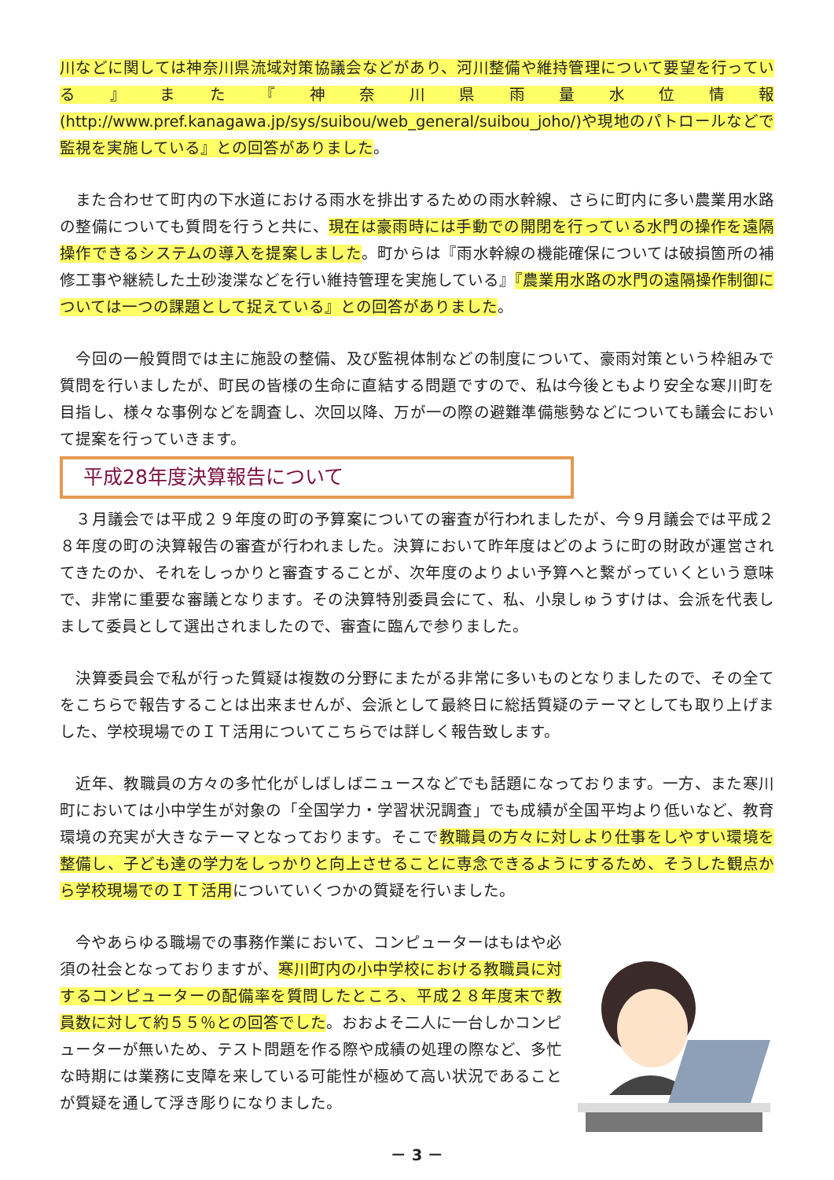川などに関しては神奈川県流域対策協議会などがあり、河川整備や維持管理について要望を行っている』また『神奈川県雨量水位情報(http://www.pref.kanagawa.jp/sys/suibou/web_general/suibou_joho/)や現地のパトロールなどで監視を実施している』との回答がありました。
　また合わせて町内の下水道における雨水を排出するための雨水幹線、さらに町内に多い農業用水路の整備についても質問を行うと共に、現在は豪雨時には手動での開閉を行っている水門の操作を遠隔操作できるシステムの導入を提案しました。町からは『雨水幹線の機能確保については破損箇所の補修工事や継続した土砂浚渫などを行い維持管理を実施している』『農業用水路の水門の遠隔操作制御については一つの課題として捉えている』との回答がありました。
　今回の一般質問では主に施設の整備、及び監視体制などの制度について、豪雨対策という枠組みで質問を行いましたが、町民の皆様の生命に直結する問題ですので、私は今後ともより安全な寒川町を目指し、様々な事例などを調査し、次回以降、万が一の際の避難準備態勢などについても議会において提案を行っていきます。
平成28年度決算報告について
　３月議会では平成２９年度の町の予算案についての審査が行われましたが、今９月議会では平成２８年度の町の決算報告の審査が行われました。決算において昨年度はどのように町の財政が運営されてきたのか、それをしっかりと審査することが、次年度のよりよい予算へと繋がっていくという意味で、非常に重要な審議となります。その決算特別委員会にて、私、小泉しゅうすけは、会派を代表しまして委員として選出されましたので、審査に臨んで参りました。
　決算委員会で私が行った質疑は複数の分野にまたがる非常に多いものとなりましたので、その全てをこちらで報告することは出来ませんが、会派として最終日に総括質疑のテーマとしても取り上げました、学校現場でのＩＴ活用についてこちらでは詳しく報告致します。
　近年、教職員の方々の多忙化がしばしばニュースなどでも話題になっております。一方、また寒川町においては小中学生が対象の「全国学力・学習状況調査」でも成績が全国平均より低いなど、教育環境の充実が大きなテーマとなっております。そこで教職員の方々に対しより仕事をしやすい環境を整備し、子ども達の学力をしっかりと向上させることに専念できるようにするため、そうした観点から学校現場でのＩＴ活用についていくつかの質疑を行いました。
　今やあらゆる職場での事務作業において、コンピューターはもはや必須の社会となっておりますが、寒川町内の小中学校における教職員に対するコンピューターの配備率を質問したところ、平成２８年度末で教員数に対して約５５％との回答でした。おおよそ二人に一台しかコンピューターが無いため、テスト問題を作る際や成績の処理の際など、多忙な時期には業務に支障を来している可能性が極めて高い状況であることが質疑を通して浮き彫りになりました。
－ 3 －